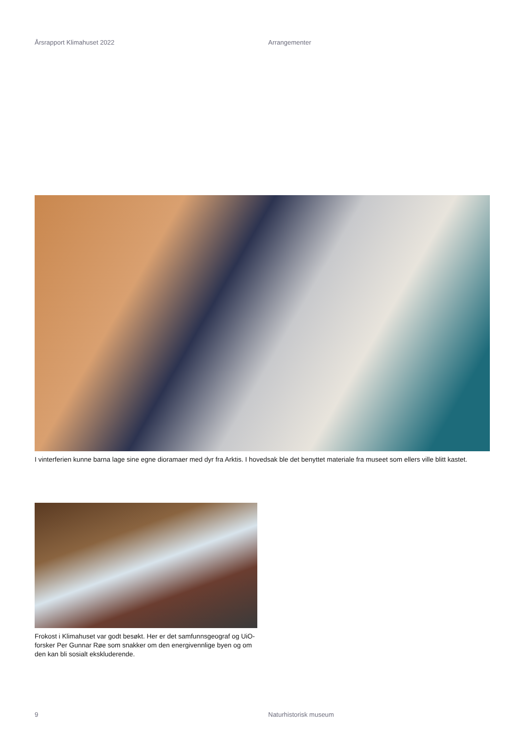Årsrapport Klimahuset 2022 Arrangementer
I vinterferien kunne barna lage sine egne dioramaer med dyr fra Arktis. I hovedsak ble det benyttet materiale fra museet som ellers ville blitt kastet.
Frokost i Klimahuset var godt besøkt. Her er det samfunnsgeograf og UiO-forsker Per Gunnar Røe som snakker om den energivennlige byen og om den kan bli sosialt ekskluderende.
9 Naturhistorisk museum